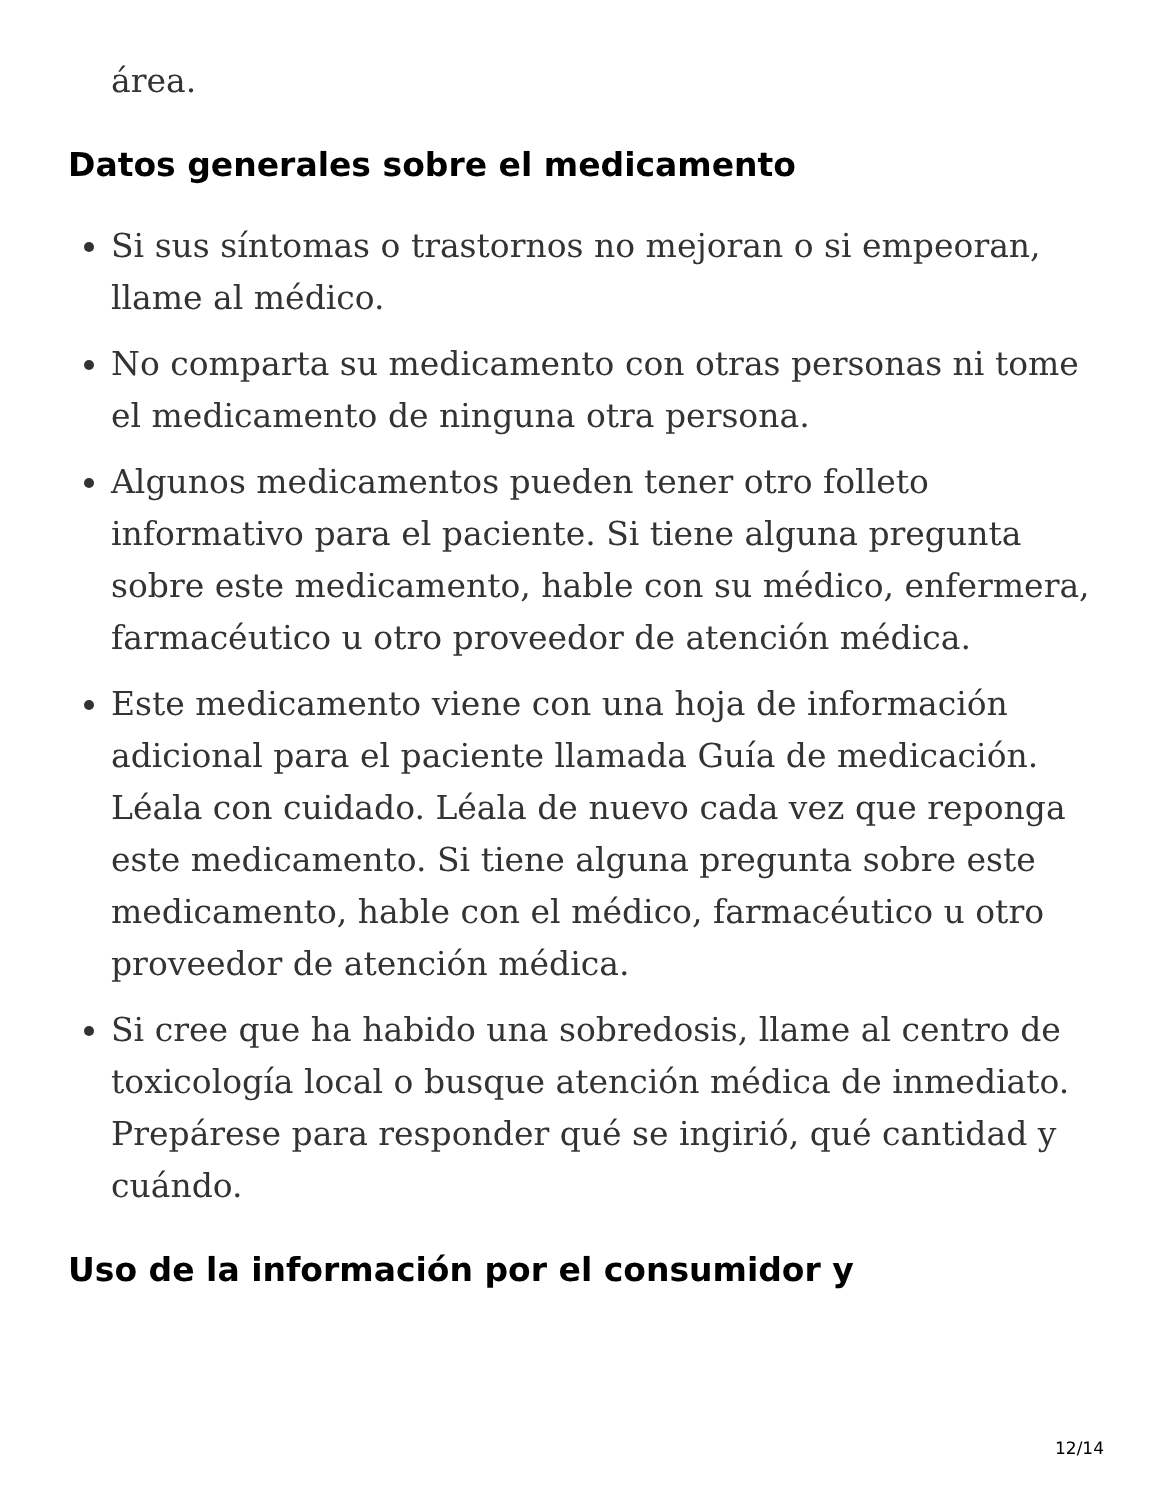área.
Datos generales sobre el medicamento
Si sus síntomas o trastornos no mejoran o si empeoran, llame al médico.
No comparta su medicamento con otras personas ni tome el medicamento de ninguna otra persona.
Algunos medicamentos pueden tener otro folleto informativo para el paciente. Si tiene alguna pregunta sobre este medicamento, hable con su médico, enfermera, farmacéutico u otro proveedor de atención médica.
Este medicamento viene con una hoja de información adicional para el paciente llamada Guía de medicación. Léala con cuidado. Léala de nuevo cada vez que reponga este medicamento. Si tiene alguna pregunta sobre este medicamento, hable con el médico, farmacéutico u otro proveedor de atención médica.
Si cree que ha habido una sobredosis, llame al centro de toxicología local o busque atención médica de inmediato. Prepárese para responder qué se ingirió, qué cantidad y cuándo.
Uso de la información por el consumidor y
12/14